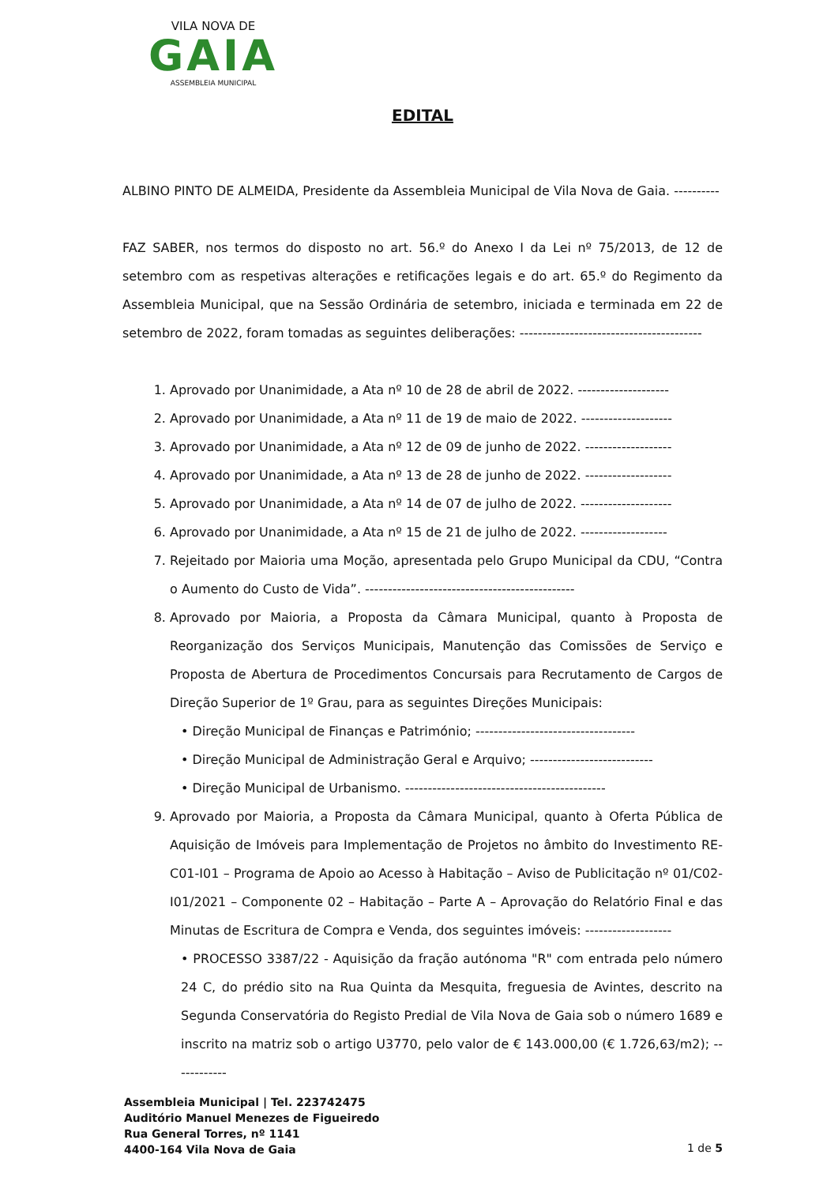VILA NOVA DE
GAIA
ASSEMBLEIA MUNICIPAL
EDITAL
ALBINO PINTO DE ALMEIDA, Presidente da Assembleia Municipal de Vila Nova de Gaia. ----------
FAZ SABER, nos termos do disposto no art. 56.º do Anexo I da Lei nº 75/2013, de 12 de setembro com as respetivas alterações e retificações legais e do art. 65.º do Regimento da Assembleia Municipal, que na Sessão Ordinária de setembro, iniciada e terminada em 22 de setembro de 2022, foram tomadas as seguintes deliberações: ----------------------------------------
1. Aprovado por Unanimidade, a Ata nº 10 de 28 de abril de 2022. --------------------
2. Aprovado por Unanimidade, a Ata nº 11 de 19 de maio de 2022. --------------------
3. Aprovado por Unanimidade, a Ata nº 12 de 09 de junho de 2022. -------------------
4. Aprovado por Unanimidade, a Ata nº 13 de 28 de junho de 2022. -------------------
5. Aprovado por Unanimidade, a Ata nº 14 de 07 de julho de 2022. --------------------
6. Aprovado por Unanimidade, a Ata nº 15 de 21 de julho de 2022. -------------------
7. Rejeitado por Maioria uma Moção, apresentada pelo Grupo Municipal da CDU, “Contra o Aumento do Custo de Vida”. ----------------------------------------------
8. Aprovado por Maioria, a Proposta da Câmara Municipal, quanto à Proposta de Reorganização dos Serviços Municipais, Manutenção das Comissões de Serviço e Proposta de Abertura de Procedimentos Concursais para Recrutamento de Cargos de Direção Superior de 1º Grau, para as seguintes Direções Municipais:
• Direção Municipal de Finanças e Património; -----------------------------------
• Direção Municipal de Administração Geral e Arquivo; ---------------------------
• Direção Municipal de Urbanismo. --------------------------------------------
9. Aprovado por Maioria, a Proposta da Câmara Municipal, quanto à Oferta Pública de Aquisição de Imóveis para Implementação de Projetos no âmbito do Investimento RE-C01-I01 – Programa de Apoio ao Acesso à Habitação – Aviso de Publicitação nº 01/C02-I01/2021 – Componente 02 – Habitação – Parte A – Aprovação do Relatório Final e das Minutas de Escritura de Compra e Venda, dos seguintes imóveis: -------------------
• PROCESSO 3387/22 - Aquisição da fração autónoma "R" com entrada pelo número 24 C, do prédio sito na Rua Quinta da Mesquita, freguesia de Avintes, descrito na Segunda Conservatória do Registo Predial de Vila Nova de Gaia sob o número 1689 e inscrito na matriz sob o artigo U3770, pelo valor de € 143.000,00 (€ 1.726,63/m2); ------------
Assembleia Municipal | Tel. 223742475
Auditório Manuel Menezes de Figueiredo
Rua General Torres, nº 1141
4400-164 Vila Nova de Gaia
1 de 5